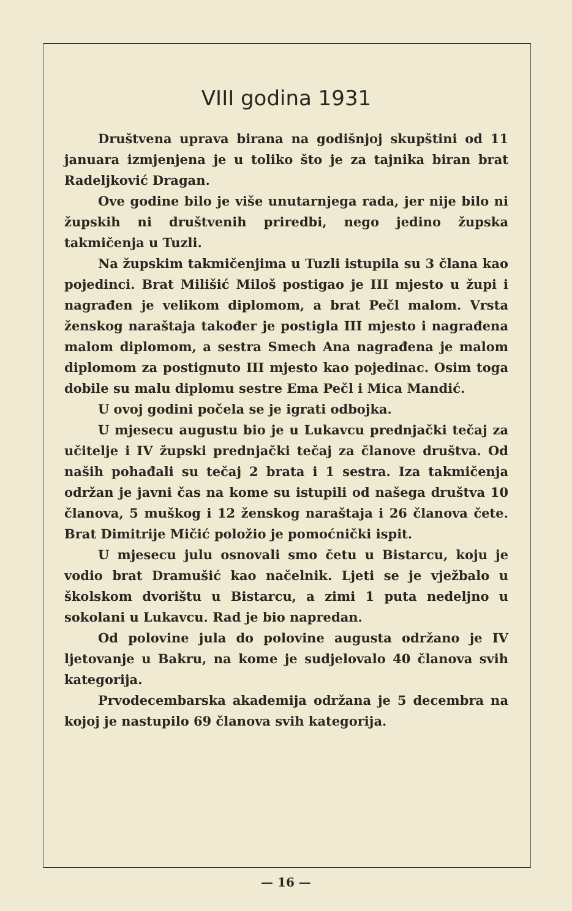VIII godina 1931
Društvena uprava birana na godišnjoj skupštini od 11 januara izmjenjena je u toliko što je za tajnika biran brat Radeljković Dragan.
Ove godine bilo je više unutarnjega rada, jer nije bilo ni župskih ni društvenih priredbi, nego jedino župska takmičenja u Tuzli.
Na župskim takmičenjima u Tuzli istupila su 3 člana kao pojedinci. Brat Milišić Miloš postigao je III mjesto u župi i nagrađen je velikom diplomom, a brat Pečl malom. Vrsta ženskog naraštaja također je postigla III mjesto i nagrađena malom diplomom, a sestra Smech Ana nagrađena je malom diplomom za postignuto III mjesto kao pojedinac. Osim toga dobile su malu diplomu sestre Ema Pečl i Mica Mandić.
U ovoj godini počela se je igrati odbojka.
U mjesecu augustu bio je u Lukavcu prednjački tečaj za učitelje i IV župski prednjački tečaj za članove društva. Od naših pohađali su tečaj 2 brata i 1 sestra. Iza takmičenja održan je javni čas na kome su istupili od našega društva 10 članova, 5 muškog i 12 ženskog naraštaja i 26 članova čete. Brat Dimitrije Mičić položio je pomoćnički ispit.
U mjesecu julu osnovali smo četu u Bistarcu, koju je vodio brat Dramušić kao načelnik. Ljeti se je vježbalo u školskom dvorištu u Bistarcu, a zimi 1 puta nedeljno u sokolani u Lukavcu. Rad je bio napredan.
Od polovine jula do polovine augusta održano je IV ljetovanje u Bakru, na kome je sudjelovalo 40 članova svih kategorija.
Prvodecembarska akademija održana je 5 decembra na kojoj je nastupilo 69 članova svih kategorija.
— 16 —